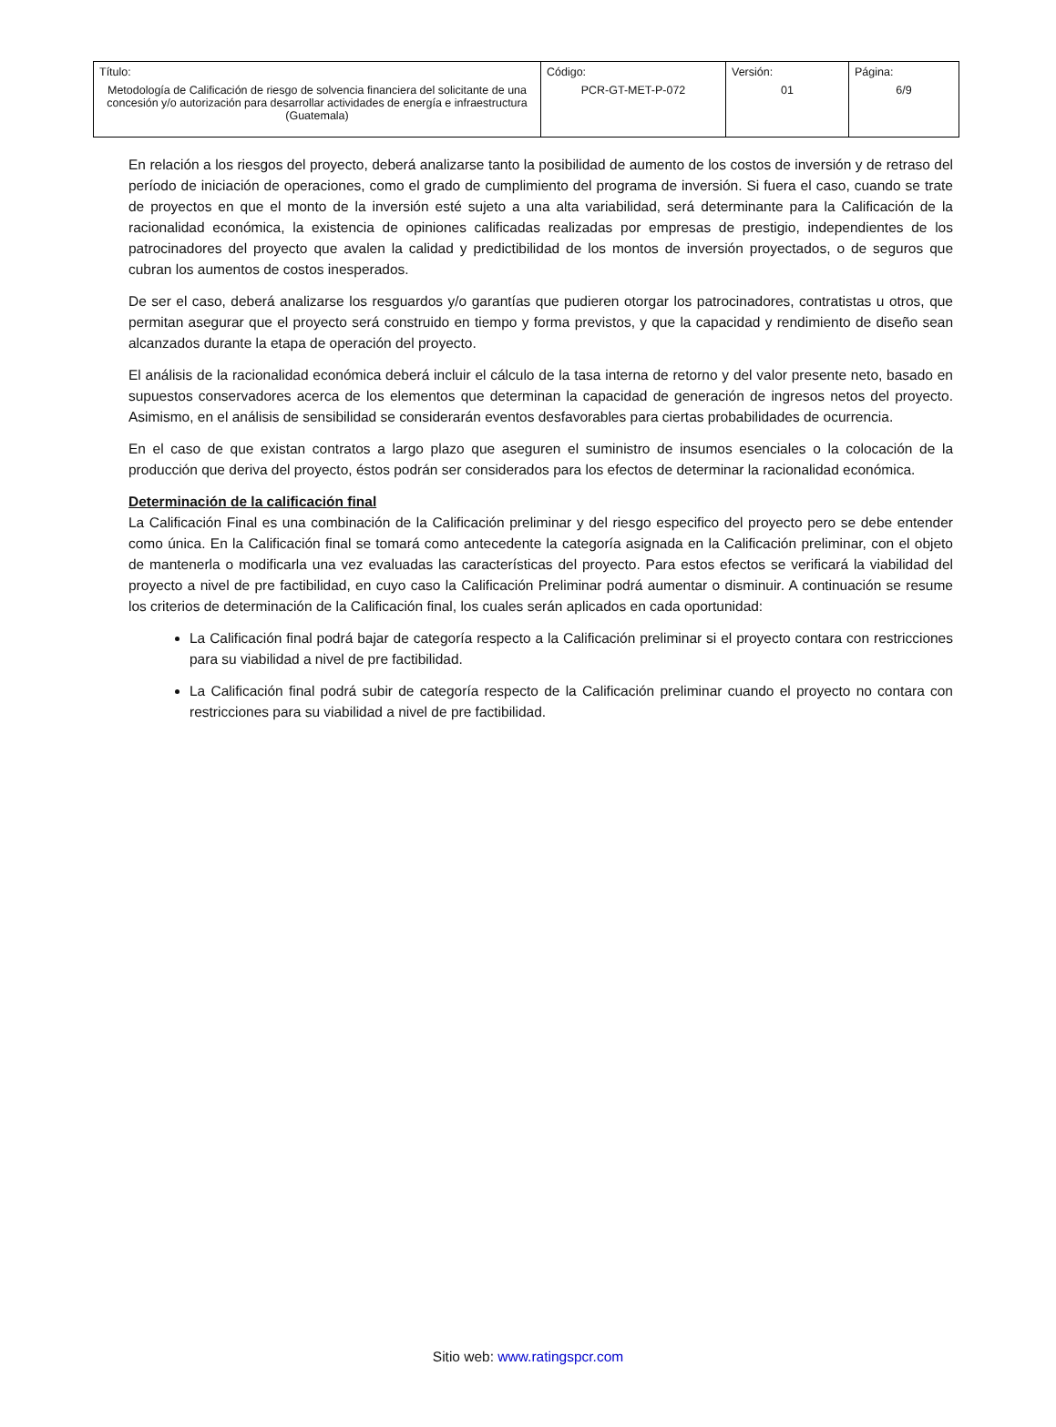| Título: Metodología de Calificación de riesgo de solvencia financiera del solicitante de una concesión y/o autorización para desarrollar actividades de energía e infraestructura (Guatemala) | Código: PCR-GT-MET-P-072 | Versión: 01 | Página: 6/9 |
En relación a los riesgos del proyecto, deberá analizarse tanto la posibilidad de aumento de los costos de inversión y de retraso del período de iniciación de operaciones, como el grado de cumplimiento del programa de inversión. Si fuera el caso, cuando se trate de proyectos en que el monto de la inversión esté sujeto a una alta variabilidad, será determinante para la Calificación de la racionalidad económica, la existencia de opiniones calificadas realizadas por empresas de prestigio, independientes de los patrocinadores del proyecto que avalen la calidad y predictibilidad de los montos de inversión proyectados, o de seguros que cubran los aumentos de costos inesperados.
De ser el caso, deberá analizarse los resguardos y/o garantías que pudieren otorgar los patrocinadores, contratistas u otros, que permitan asegurar que el proyecto será construido en tiempo y forma previstos, y que la capacidad y rendimiento de diseño sean alcanzados durante la etapa de operación del proyecto.
El análisis de la racionalidad económica deberá incluir el cálculo de la tasa interna de retorno y del valor presente neto, basado en supuestos conservadores acerca de los elementos que determinan la capacidad de generación de ingresos netos del proyecto. Asimismo, en el análisis de sensibilidad se considerarán eventos desfavorables para ciertas probabilidades de ocurrencia.
En el caso de que existan contratos a largo plazo que aseguren el suministro de insumos esenciales o la colocación de la producción que deriva del proyecto, éstos podrán ser considerados para los efectos de determinar la racionalidad económica.
Determinación de la calificación final
La Calificación Final es una combinación de la Calificación preliminar y del riesgo especifico del proyecto pero se debe entender como única. En la Calificación final se tomará como antecedente la categoría asignada en la Calificación preliminar, con el objeto de mantenerla o modificarla una vez evaluadas las características del proyecto. Para estos efectos se verificará la viabilidad del proyecto a nivel de pre factibilidad, en cuyo caso la Calificación Preliminar podrá aumentar o disminuir. A continuación se resume los criterios de determinación de la Calificación final, los cuales serán aplicados en cada oportunidad:
La Calificación final podrá bajar de categoría respecto a la Calificación preliminar si el proyecto contara con restricciones para su viabilidad a nivel de pre factibilidad.
La Calificación final podrá subir de categoría respecto de la Calificación preliminar cuando el proyecto no contara con restricciones para su viabilidad a nivel de pre factibilidad.
Sitio web: www.ratingspcr.com